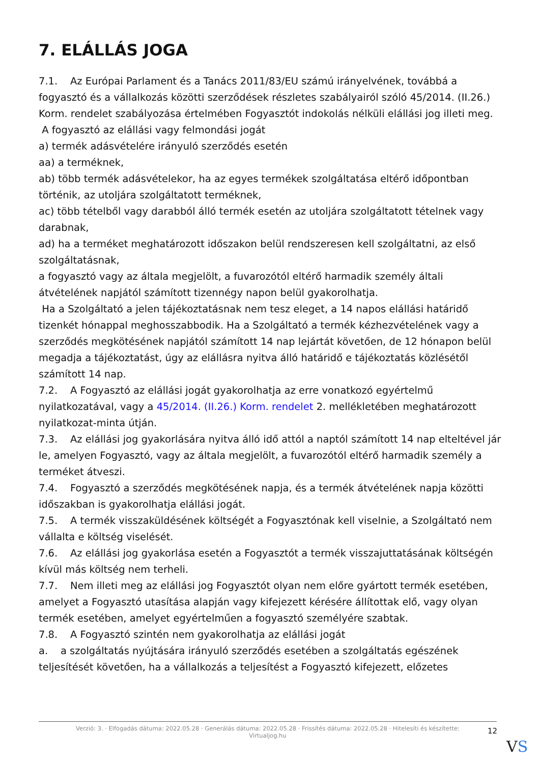7. ELÁLLÁS JOGA
7.1. Az Európai Parlament és a Tanács 2011/83/EU számú irányelvének, továbbá a fogyasztó és a vállalkozás közötti szerződések részletes szabályairól szóló 45/2014. (II.26.) Korm. rendelet szabályozása értelmében Fogyasztót indokolás nélküli elállási jog illeti meg.
A fogyasztó az elállási vagy felmondási jogát
a) termék adásvételére irányuló szerződés esetén
aa) a terméknek,
ab) több termék adásvételekor, ha az egyes termékek szolgáltatása eltérő időpontban történik, az utoljára szolgáltatott terméknek,
ac) több tételből vagy darabból álló termék esetén az utoljára szolgáltatott tételnek vagy darabnak,
ad) ha a terméket meghatározott időszakon belül rendszeresen kell szolgáltatni, az első szolgáltatásnak,
a fogyasztó vagy az általa megjelölt, a fuvarozótól eltérő harmadik személy általi átvételének napjától számított tizennégy napon belül gyakorolhatja.
Ha a Szolgáltató a jelen tájékoztatásnak nem tesz eleget, a 14 napos elállási határidő tizenkét hónappal meghosszabbodik. Ha a Szolgáltató a termék kézhezvételének vagy a szerződés megkötésének napjától számított 14 nap lejártát követően, de 12 hónapon belül megadja a tájékoztatást, úgy az elállásra nyitva álló határidő e tájékoztatás közlésétől számított 14 nap.
7.2. A Fogyasztó az elállási jogát gyakorolhatja az erre vonatkozó egyértelmű nyilatkozatával, vagy a 45/2014. (II.26.) Korm. rendelet 2. mellékletében meghatározott nyilatkozat-minta útján.
7.3. Az elállási jog gyakorlására nyitva álló idő attól a naptól számított 14 nap elteltével jár le, amelyen Fogyasztó, vagy az általa megjelölt, a fuvarozótól eltérő harmadik személy a terméket átveszi.
7.4. Fogyasztó a szerződés megkötésének napja, és a termék átvételének napja közötti időszakban is gyakorolhatja elállási jogát.
7.5. A termék visszaküldésének költségét a Fogyasztónak kell viselnie, a Szolgáltató nem vállalta e költség viselését.
7.6. Az elállási jog gyakorlása esetén a Fogyasztót a termék visszajuttatásának költségén kívül más költség nem terheli.
7.7. Nem illeti meg az elállási jog Fogyasztót olyan nem előre gyártott termék esetében, amelyet a Fogyasztó utasítása alapján vagy kifejezett kérésére állítottak elő, vagy olyan termék esetében, amelyet egyértelműen a fogyasztó személyére szabtak.
7.8. A Fogyasztó szintén nem gyakorolhatja az elállási jogát
a. a szolgáltatás nyújtására irányuló szerződés esetében a szolgáltatás egészének teljesítését követően, ha a vállalkozás a teljesítést a Fogyasztó kifejezett, előzetes
Verzió: 3. · Elfogadás dátuma: 2022.05.28 · Generálás dátuma: 2022.05.28 · Frissítés dátuma: 2022.05.28 · Hitelesíti és készítette:
Virtualjog.hu
12
VS